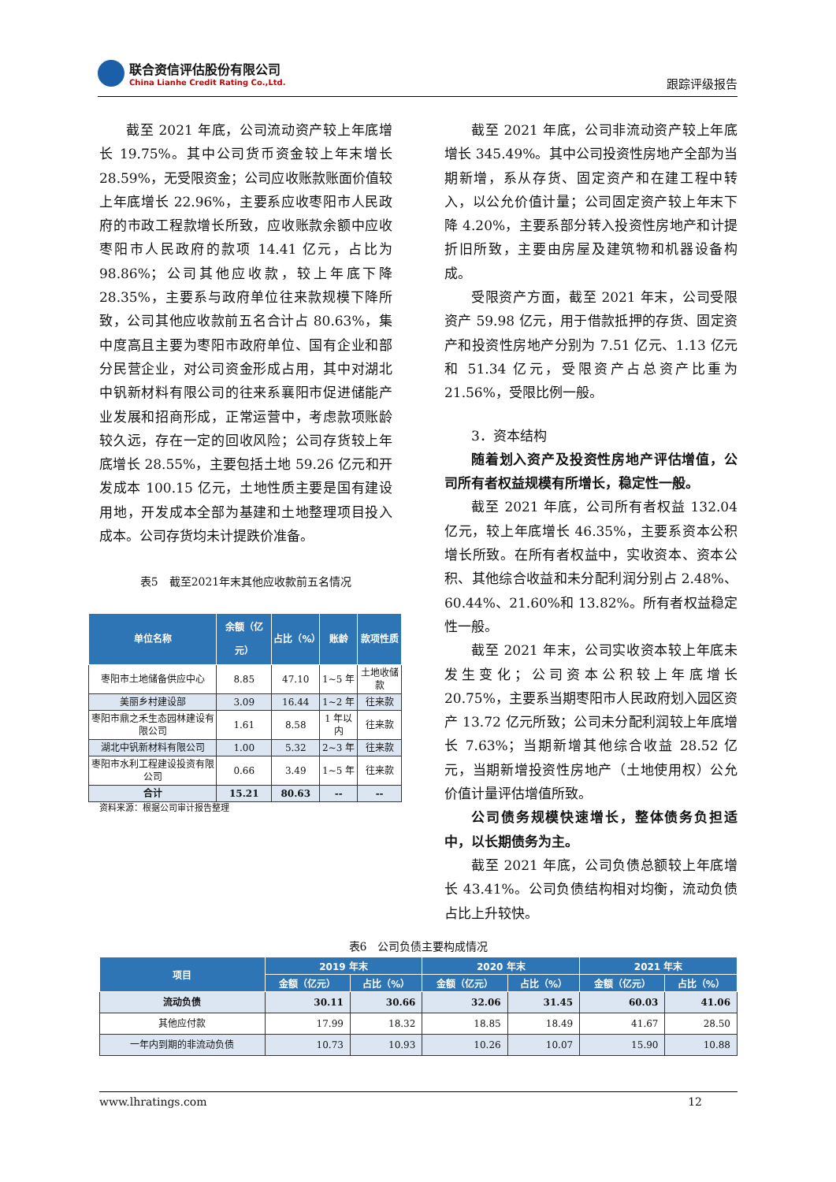联合资信评估股份有限公司
China Lianhe Credit Rating Co.,Ltd.
跟踪评级报告
截至 2021 年底，公司流动资产较上年底增长 19.75%。其中公司货币资金较上年末增长 28.59%，无受限资金；公司应收账款账面价值较上年底增长 22.96%，主要系应收枣阳市人民政府的市政工程款增长所致，应收账款余额中应收枣阳市人民政府的款项 14.41 亿元，占比为 98.86%；公司其他应收款，较上年底下降 28.35%，主要系与政府单位往来款规模下降所致，公司其他应收款前五名合计占 80.63%，集中度高且主要为枣阳市政府单位、国有企业和部分民营企业，对公司资金形成占用，其中对湖北中钒新材料有限公司的往来系襄阳市促进储能产业发展和招商形成，正常运营中，考虑款项账龄较久远，存在一定的回收风险；公司存货较上年底增长 28.55%，主要包括土地 59.26 亿元和开发成本 100.15 亿元，土地性质主要是国有建设用地，开发成本全部为基建和土地整理项目投入成本。公司存货均未计提跌价准备。
表5　截至2021年末其他应收款前五名情况
| 单位名称 | 余额（亿元） | 占比（%） | 账龄 | 款项性质 |
| --- | --- | --- | --- | --- |
| 枣阳市土地储备供应中心 | 8.85 | 47.10 | 1~5 年 | 土地收储款 |
| 美丽乡村建设部 | 3.09 | 16.44 | 1~2 年 | 往来款 |
| 枣阳市鼎之禾生态园林建设有限公司 | 1.61 | 8.58 | 1 年以内 | 往来款 |
| 湖北中钒新材料有限公司 | 1.00 | 5.32 | 2~3 年 | 往来款 |
| 枣阳市水利工程建设投资有限公司 | 0.66 | 3.49 | 1~5 年 | 往来款 |
| 合计 | 15.21 | 80.63 | -- | -- |
资料来源：根据公司审计报告整理
截至 2021 年底，公司非流动资产较上年底增长 345.49%。其中公司投资性房地产全部为当期新增，系从存货、固定资产和在建工程中转入，以公允价值计量；公司固定资产较上年末下降 4.20%，主要系部分转入投资性房地产和计提折旧所致，主要由房屋及建筑物和机器设备构成。
受限资产方面，截至 2021 年末，公司受限资产 59.98 亿元，用于借款抵押的存货、固定资产和投资性房地产分别为 7.51 亿元、1.13 亿元和 51.34 亿元，受限资产占总资产比重为 21.56%，受限比例一般。
3．资本结构
随着划入资产及投资性房地产评估增值，公司所有者权益规模有所增长，稳定性一般。
截至 2021 年底，公司所有者权益 132.04 亿元，较上年底增长 46.35%，主要系资本公积增长所致。在所有者权益中，实收资本、资本公积、其他综合收益和未分配利润分别占 2.48%、60.44%、21.60%和 13.82%。所有者权益稳定性一般。
截至 2021 年末，公司实收资本较上年底未发生变化；公司资本公积较上年底增长 20.75%，主要系当期枣阳市人民政府划入园区资产 13.72 亿元所致；公司未分配利润较上年底增长 7.63%；当期新增其他综合收益 28.52 亿元，当期新增投资性房地产（土地使用权）公允价值计量评估增值所致。
公司债务规模快速增长，整体债务负担适中，以长期债务为主。
截至 2021 年底，公司负债总额较上年底增长 43.41%。公司负债结构相对均衡，流动负债占比上升较快。
表6　公司负债主要构成情况
| 项目 | 2019 年末 | | 2020 年末 | | 2021 年末 | |
| --- | --- | --- | --- | --- | --- | --- |
| | 金额（亿元） | 占比（%） | 金额（亿元） | 占比（%） | 金额（亿元） | 占比（%） |
| 流动负债 | 30.11 | 30.66 | 32.06 | 31.45 | 60.03 | 41.06 |
| 其他应付款 | 17.99 | 18.32 | 18.85 | 18.49 | 41.67 | 28.50 |
| 一年内到期的非流动负债 | 10.73 | 10.93 | 10.26 | 10.07 | 15.90 | 10.88 |
www.lhratings.com 12